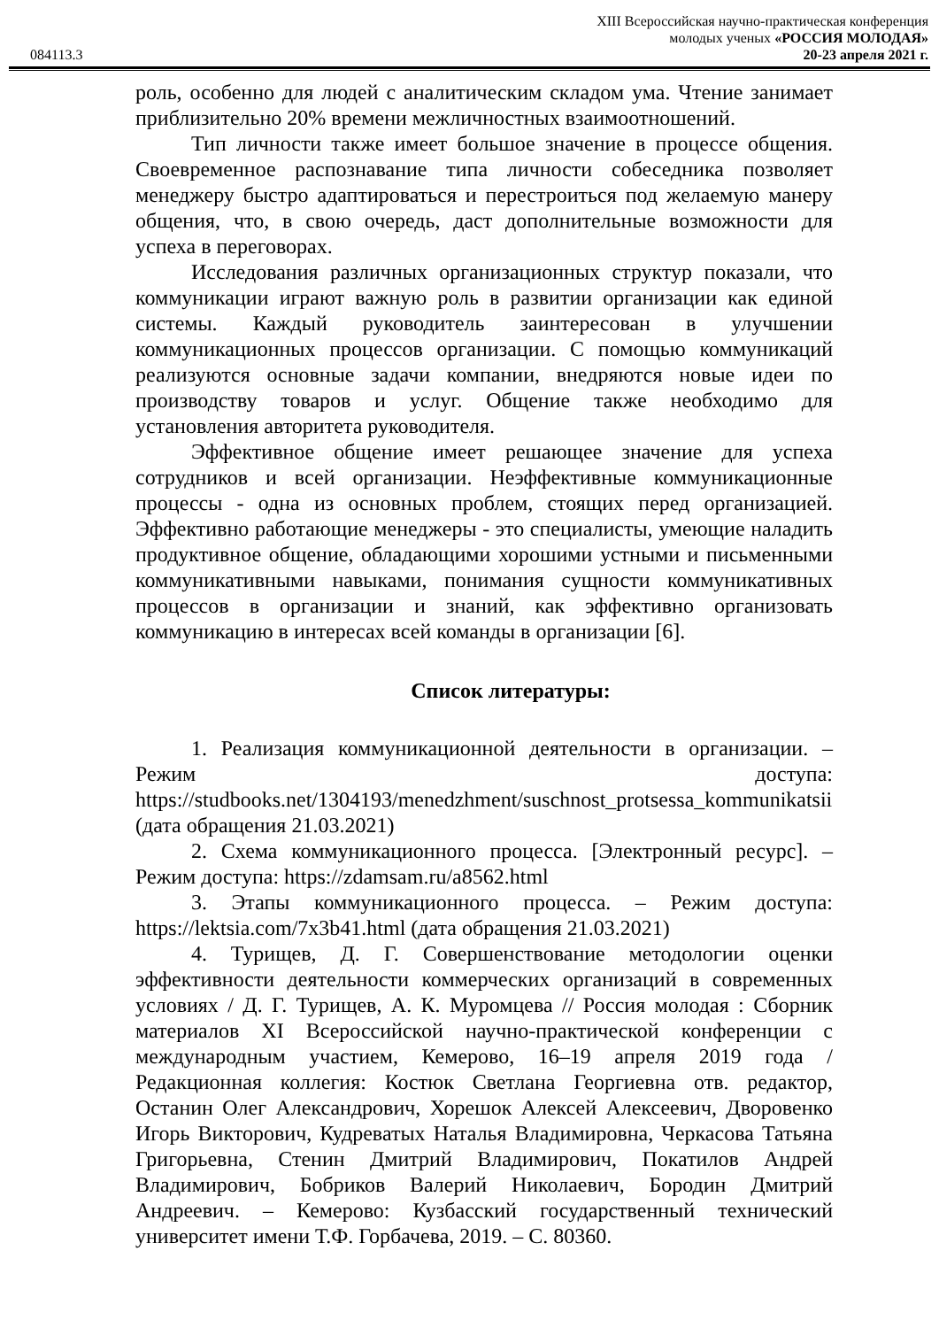XIII Всероссийская научно-практическая конференция
молодых ученых «РОССИЯ МОЛОДАЯ»
084113.3 20-23 апреля 2021 г.
роль, особенно для людей с аналитическим складом ума. Чтение занимает приблизительно 20% времени межличностных взаимоотношений.
Тип личности также имеет большое значение в процессе общения. Своевременное распознавание типа личности собеседника позволяет менеджеру быстро адаптироваться и перестроиться под желаемую манеру общения, что, в свою очередь, даст дополнительные возможности для успеха в переговорах.
Исследования различных организационных структур показали, что коммуникации играют важную роль в развитии организации как единой системы. Каждый руководитель заинтересован в улучшении коммуникационных процессов организации. С помощью коммуникаций реализуются основные задачи компании, внедряются новые идеи по производству товаров и услуг. Общение также необходимо для установления авторитета руководителя.
Эффективное общение имеет решающее значение для успеха сотрудников и всей организации. Неэффективные коммуникационные процессы - одна из основных проблем, стоящих перед организацией. Эффективно работающие менеджеры - это специалисты, умеющие наладить продуктивное общение, обладающими хорошими устными и письменными коммуникативными навыками, понимания сущности коммуникативных процессов в организации и знаний, как эффективно организовать коммуникацию в интересах всей команды в организации [6].
Список литературы:
1. Реализация коммуникационной деятельности в организации. – Режим доступа: https://studbooks.net/1304193/menedzhment/suschnost_protsessa_kommunikatsii (дата обращения 21.03.2021)
2. Схема коммуникационного процесса. [Электронный ресурс]. – Режим доступа: https://zdamsam.ru/a8562.html
3. Этапы коммуникационного процесса. – Режим доступа: https://lektsia.com/7x3b41.html (дата обращения 21.03.2021)
4. Турищев, Д. Г. Совершенствование методологии оценки эффективности деятельности коммерческих организаций в современных условиях / Д. Г. Турищев, А. К. Муромцева // Россия молодая : Сборник материалов XI Всероссийской научно-практической конференции с международным участием, Кемерово, 16–19 апреля 2019 года / Редакционная коллегия: Костюк Светлана Георгиевна отв. редактор, Останин Олег Александрович, Хорешок Алексей Алексеевич, Дворовенко Игорь Викторович, Кудреватых Наталья Владимировна, Черкасова Татьяна Григорьевна, Стенин Дмитрий Владимирович, Покатилов Андрей Владимирович, Бобриков Валерий Николаевич, Бородин Дмитрий Андреевич. – Кемерово: Кузбасский государственный технический университет имени Т.Ф. Горбачева, 2019. – С. 80360.